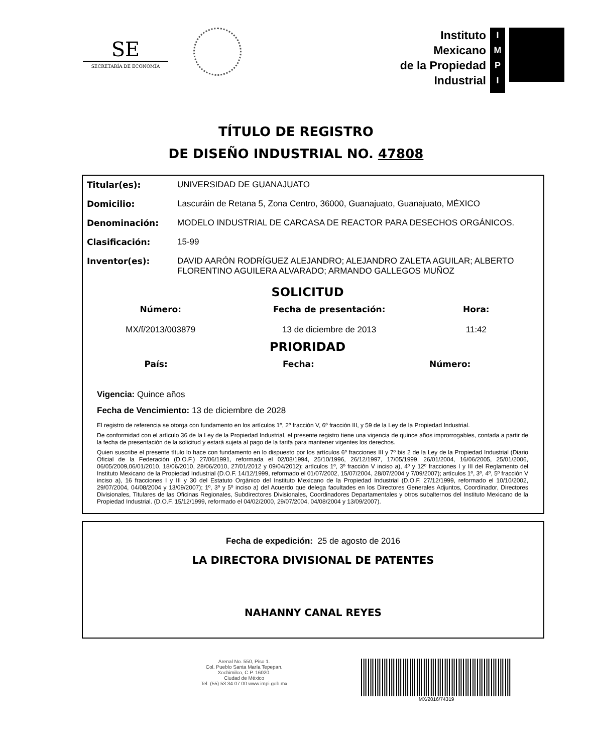SE
SECRETARÍA DE ECONOMÍA
Instituto
Mexicano
de la Propiedad
Industrial
I
M
P
I
TÍTULO DE REGISTRO
DE DISEÑO INDUSTRIAL NO. 47808
Titular(es): UNIVERSIDAD DE GUANAJUATO
Domicilio: Lascuráin de Retana 5, Zona Centro, 36000, Guanajuato, Guanajuato, MÉXICO
Denominación: MODELO INDUSTRIAL DE CARCASA DE REACTOR PARA DESECHOS ORGÁNICOS.
Clasificación: 15-99
Inventor(es): DAVID AARÓN RODRÍGUEZ ALEJANDRO; ALEJANDRO ZALETA AGUILAR; ALBERTO FLORENTINO AGUILERA ALVARADO; ARMANDO GALLEGOS MUÑOZ
SOLICITUD
Número:
MX/f/2013/003879
Fecha de presentación:
13 de diciembre de 2013
Hora:
11:42
PRIORIDAD
País: Fecha: Número:
Vigencia: Quince años
Fecha de Vencimiento: 13 de diciembre de 2028
El registro de referencia se otorga con fundamento en los artículos 1º, 2º fracción V, 6º fracción III, y 59 de la Ley de la Propiedad Industrial.
De conformidad con el artículo 36 de la Ley de la Propiedad Industrial, el presente registro tiene una vigencia de quince años improrrogables, contada a partir de la fecha de presentación de la solicitud y estará sujeta al pago de la tarifa para mantener vigentes los derechos.
Quien suscribe el presente título lo hace con fundamento en lo dispuesto por los artículos 6º fracciones III y 7º bis 2 de la Ley de la Propiedad Industrial (Diario Oficial de la Federación (D.O.F.) 27/06/1991, reformada el 02/08/1994, 25/10/1996, 26/12/1997, 17/05/1999, 26/01/2004, 16/06/2005, 25/01/2006, 06/05/2009,06/01/2010, 18/06/2010, 28/06/2010, 27/01/2012 y 09/04/2012); artículos 1º, 3º fracción V inciso a), 4º y 12º fracciones I y III del Reglamento del Instituto Mexicano de la Propiedad Industrial (D.O.F. 14/12/1999, reformado el 01/07/2002, 15/07/2004, 28/07/2004 y 7/09/2007); artículos 1º, 3º, 4º, 5º fracción V inciso a), 16 fracciones I y III y 30 del Estatuto Orgánico del Instituto Mexicano de la Propiedad Industrial (D.O.F. 27/12/1999, reformado el 10/10/2002, 29/07/2004, 04/08/2004 y 13/09/2007); 1º, 3º y 5º inciso a) del Acuerdo que delega facultades en los Directores Generales Adjuntos, Coordinador, Directores Divisionales, Titulares de las Oficinas Regionales, Subdirectores Divisionales, Coordinadores Departamentales y otros subalternos del Instituto Mexicano de la Propiedad Industrial. (D.O.F. 15/12/1999, reformado el 04/02/2000, 29/07/2004, 04/08/2004 y 13/09/2007).
Fecha de expedición: 25 de agosto de 2016
LA DIRECTORA DIVISIONAL DE PATENTES
NAHANNY CANAL REYES
Arenal No. 550, Piso 1.
Col. Pueblo Santa María Tepepan.
Xochimilco, C.P. 16020.
Ciudad de México
Tel. (55) 53 34 07 00 www.impi.gob.mx
MX/2016/74319